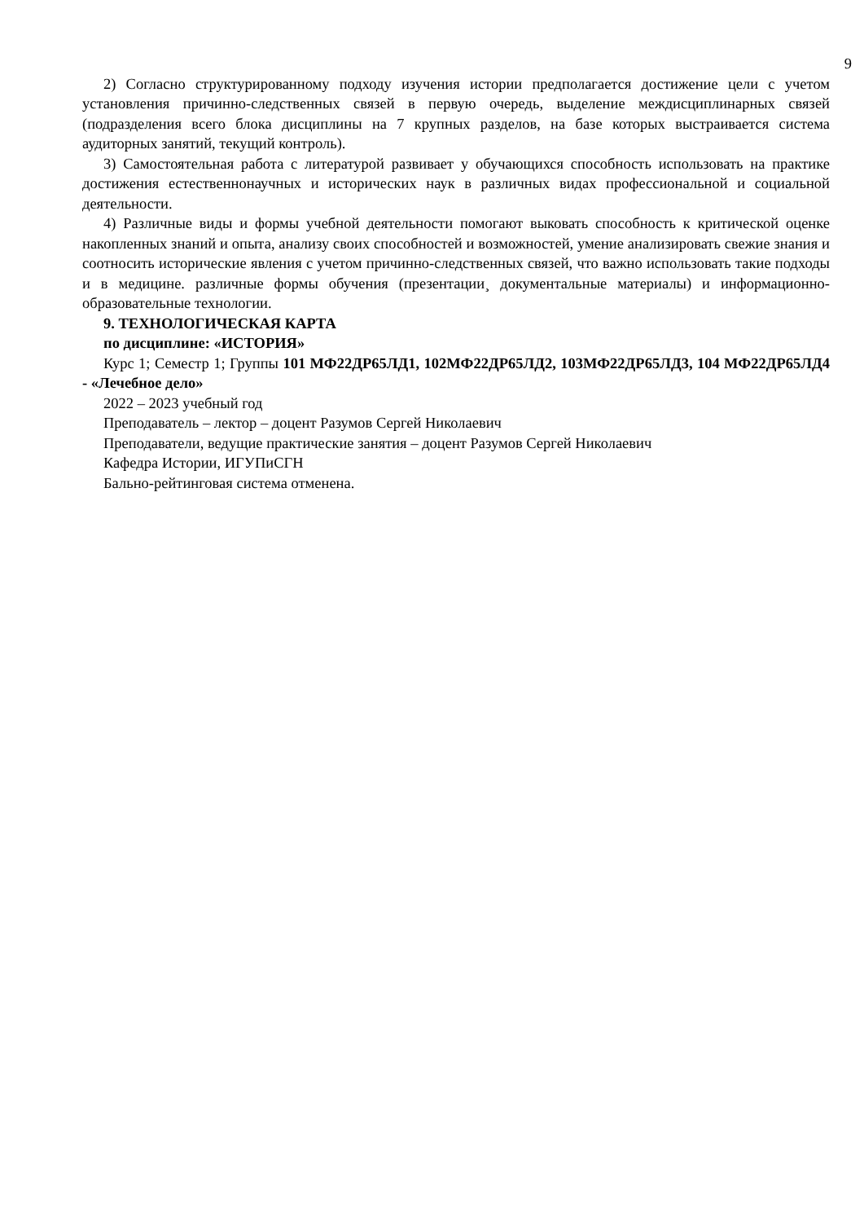9
2) Согласно структурированному подходу изучения истории предполагается достижение цели с учетом установления причинно-следственных связей в первую очередь, выделение междисциплинарных связей (подразделения всего блока дисциплины на 7 крупных разделов, на базе которых выстраивается система аудиторных занятий, текущий контроль).
3) Самостоятельная работа с литературой развивает у обучающихся способность использовать на практике достижения естественнонаучных и исторических наук в различных видах профессиональной и социальной деятельности.
4) Различные виды и формы учебной деятельности помогают выковать способность к критической оценке накопленных знаний и опыта, анализу своих способностей и возможностей, умение анализировать свежие знания и соотносить исторические явления с учетом причинно-следственных связей, что важно использовать такие подходы и в медицине. различные формы обучения (презентации¸ документальные материалы) и информационно-образовательные технологии.
9. ТЕХНОЛОГИЧЕСКАЯ КАРТА
по дисциплине: «ИСТОРИЯ»
Курс 1; Семестр 1; Группы 101 МФ22ДР65ЛД1, 102МФ22ДР65ЛД2, 103МФ22ДР65ЛД3, 104 МФ22ДР65ЛД4 - «Лечебное дело»
2022 – 2023 учебный год
Преподаватель – лектор – доцент Разумов Сергей Николаевич
Преподаватели, ведущие практические занятия – доцент Разумов Сергей Николаевич
Кафедра Истории, ИГУПиСГН
Бально-рейтинговая система отменена.